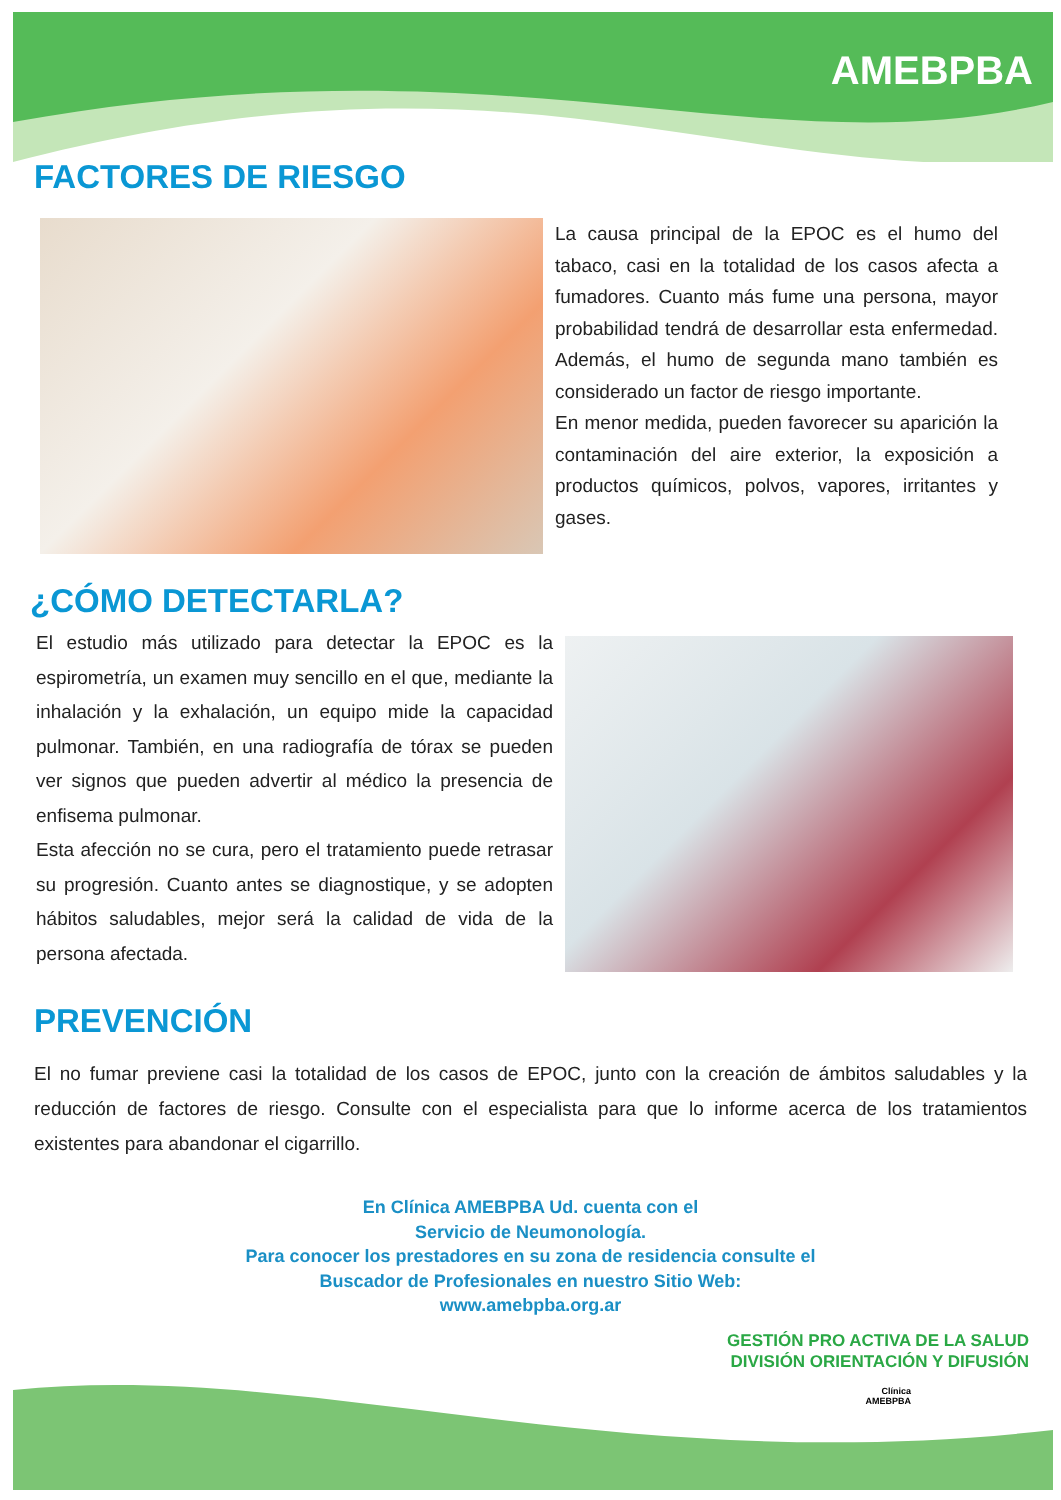AMEBPBA
FACTORES DE RIESGO
La causa principal de la EPOC es el humo del tabaco, casi en la totalidad de los casos afecta a fumadores. Cuanto más fume una persona, mayor probabilidad tendrá de desarrollar esta enfermedad. Además, el humo de segunda mano también es considerado un factor de riesgo importante.
En menor medida, pueden favorecer su aparición la contaminación del aire exterior, la exposición a productos químicos, polvos, vapores, irritantes y gases.
¿CÓMO DETECTARLA?
El estudio más utilizado para detectar la EPOC es la espirometría, un examen muy sencillo en el que, mediante la inhalación y la exhalación, un equipo mide la capacidad pulmonar. También, en una radiografía de tórax se pueden ver signos que pueden advertir al médico la presencia de enfisema pulmonar.
Esta afección no se cura, pero el tratamiento puede retrasar su progresión. Cuanto antes se diagnostique, y se adopten hábitos saludables, mejor será la calidad de vida de la persona afectada.
PREVENCIÓN
El no fumar previene casi la totalidad de los casos de EPOC, junto con la creación de ámbitos saludables y la reducción de factores de riesgo. Consulte con el especialista para que lo informe acerca de los tratamientos existentes para abandonar el cigarrillo.
En Clínica AMEBPBA Ud. cuenta con el
Servicio de Neumonología.
Para conocer los prestadores en su zona de residencia consulte el
Buscador de Profesionales en nuestro Sitio Web:
www.amebpba.org.ar
GESTIÓN PRO ACTIVA DE LA SALUD
DIVISIÓN ORIENTACIÓN Y DIFUSIÓN
Clínica
AMEBPBA